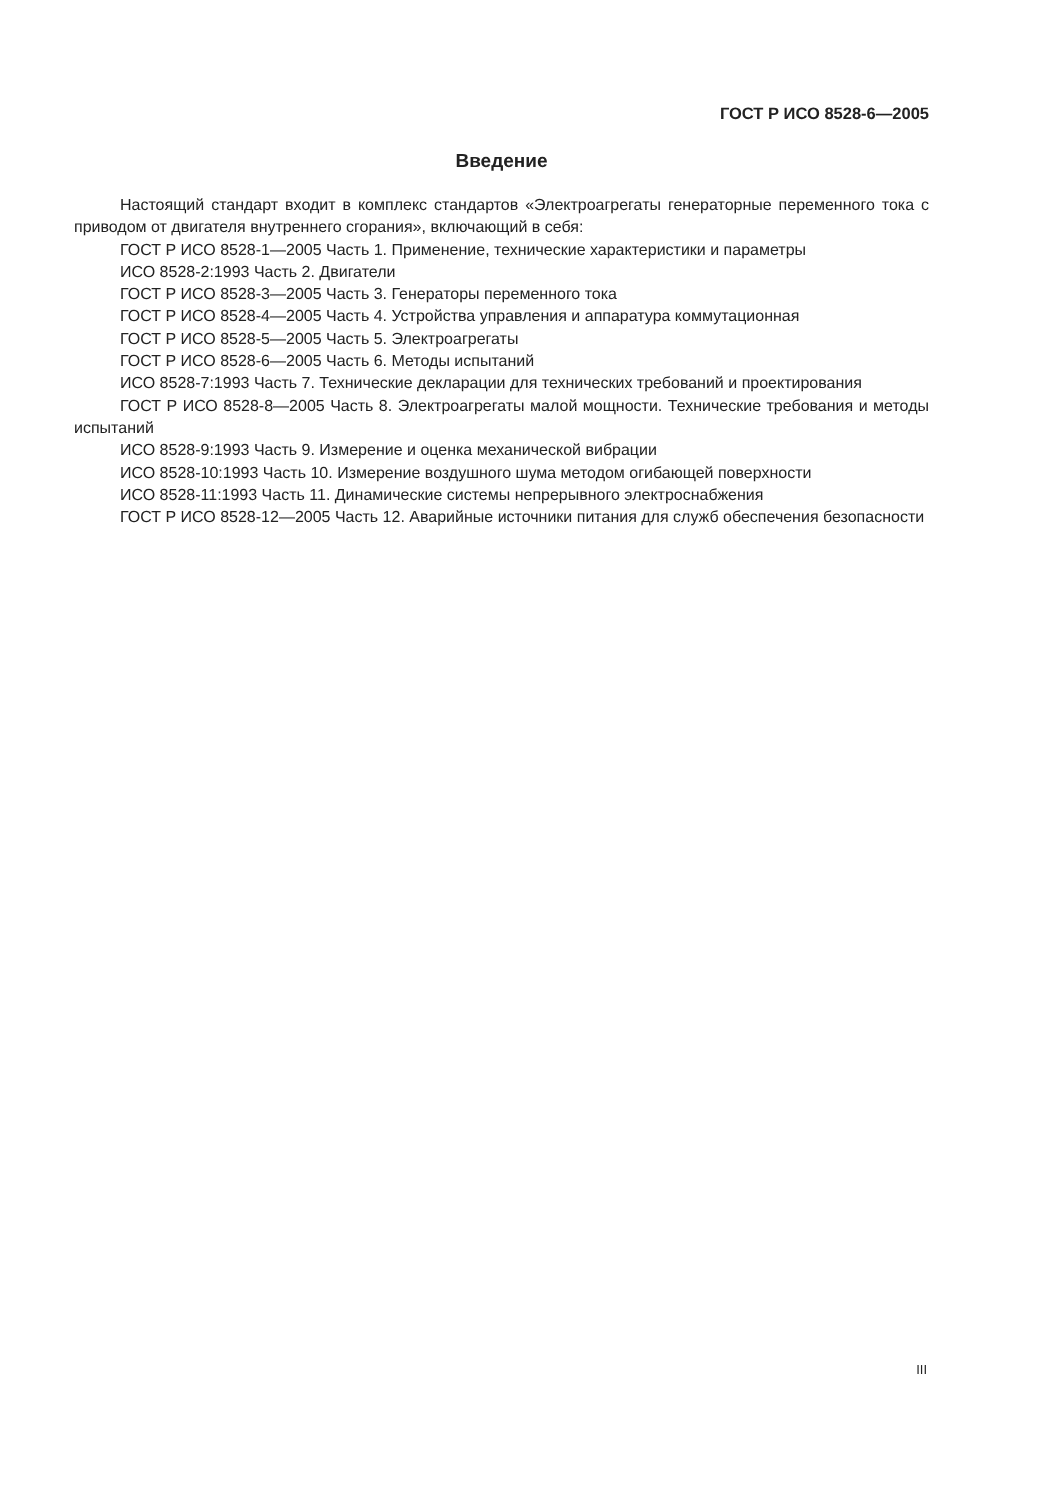ГОСТ Р ИСО 8528-6—2005
Введение
Настоящий стандарт входит в комплекс стандартов «Электроагрегаты генераторные переменного тока с приводом от двигателя внутреннего сгорания», включающий в себя:
ГОСТ Р ИСО 8528-1—2005 Часть 1. Применение, технические характеристики и параметры
ИСО 8528-2:1993 Часть 2. Двигатели
ГОСТ Р ИСО 8528-3—2005 Часть 3. Генераторы переменного тока
ГОСТ Р ИСО 8528-4—2005 Часть 4. Устройства управления и аппаратура коммутационная
ГОСТ Р ИСО 8528-5—2005 Часть 5. Электроагрегаты
ГОСТ Р ИСО 8528-6—2005 Часть 6. Методы испытаний
ИСО 8528-7:1993 Часть 7. Технические декларации для технических требований и проектирования
ГОСТ Р ИСО 8528-8—2005 Часть 8. Электроагрегаты малой мощности. Технические требования и методы испытаний
ИСО 8528-9:1993 Часть 9. Измерение и оценка механической вибрации
ИСО 8528-10:1993 Часть 10. Измерение воздушного шума методом огибающей поверхности
ИСО 8528-11:1993 Часть 11. Динамические системы непрерывного электроснабжения
ГОСТ Р ИСО 8528-12—2005 Часть 12. Аварийные источники питания для служб обеспечения безопасности
III